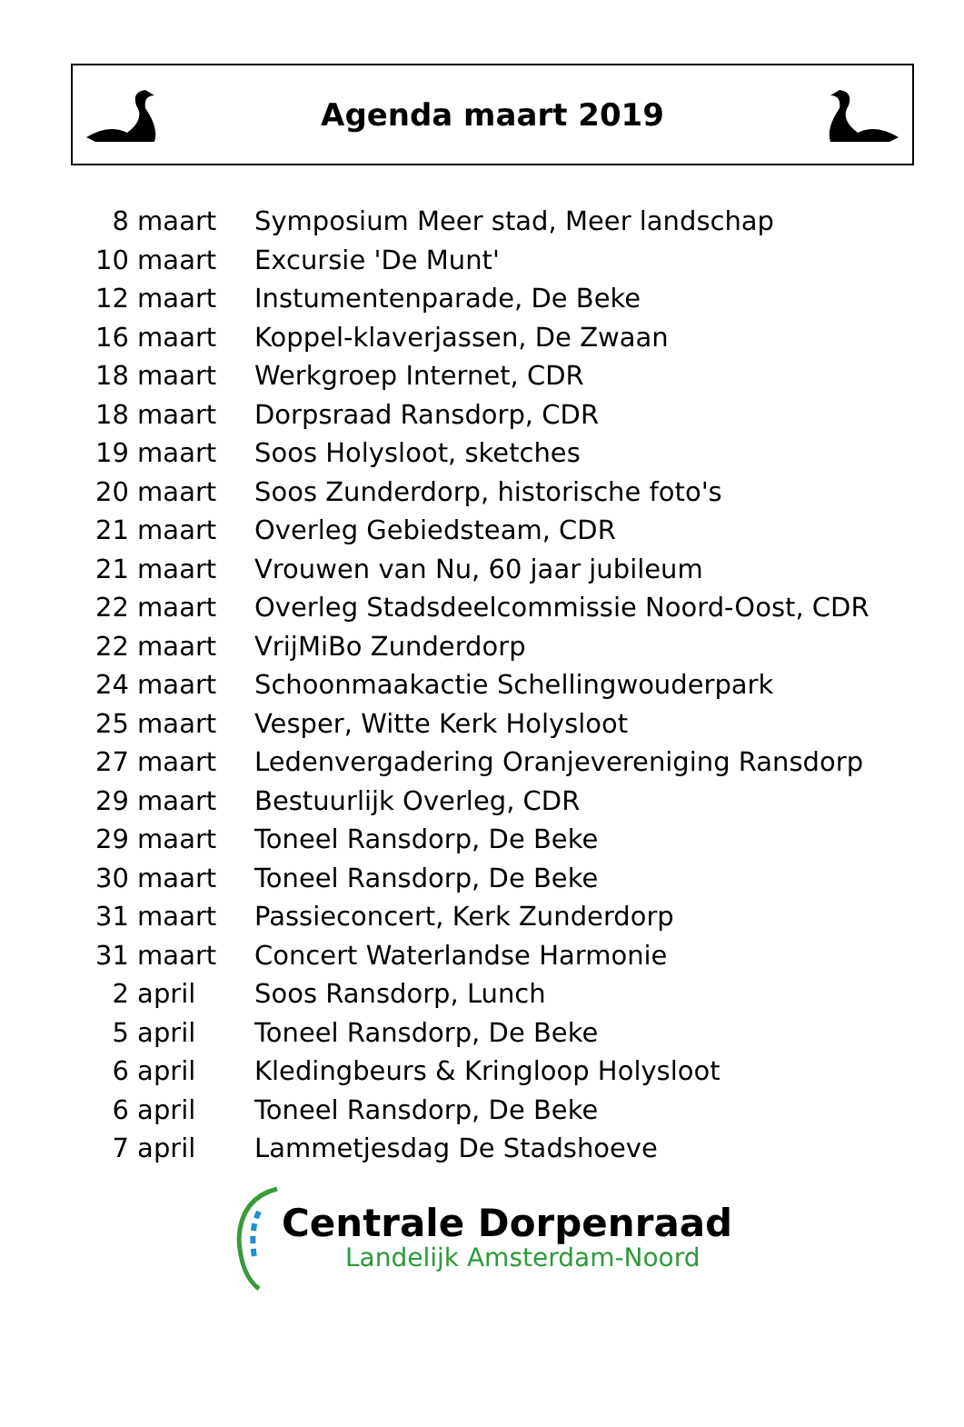Agenda maart 2019
| 8 maart | Symposium Meer stad, Meer landschap |
| 10 maart | Excursie 'De Munt' |
| 12 maart | Instumentenparade, De Beke |
| 16 maart | Koppel-klaverjassen, De Zwaan |
| 18 maart | Werkgroep Internet, CDR |
| 18 maart | Dorpsraad Ransdorp, CDR |
| 19 maart | Soos Holysloot, sketches |
| 20 maart | Soos Zunderdorp, historische foto's |
| 21 maart | Overleg Gebiedsteam, CDR |
| 21 maart | Vrouwen van Nu, 60 jaar jubileum |
| 22 maart | Overleg Stadsdeelcommissie Noord-Oost, CDR |
| 22 maart | VrijMiBo Zunderdorp |
| 24 maart | Schoonmaakactie Schellingwouderpark |
| 25 maart | Vesper, Witte Kerk Holysloot |
| 27 maart | Ledenvergadering Oranjevereniging Ransdorp |
| 29 maart | Bestuurlijk Overleg, CDR |
| 29 maart | Toneel Ransdorp, De Beke |
| 30 maart | Toneel Ransdorp, De Beke |
| 31 maart | Passieconcert, Kerk Zunderdorp |
| 31 maart | Concert Waterlandse Harmonie |
| 2 april | Soos Ransdorp, Lunch |
| 5 april | Toneel Ransdorp, De Beke |
| 6 april | Kledingbeurs & Kringloop Holysloot |
| 6 april | Toneel Ransdorp, De Beke |
| 7 april | Lammetjesdag De Stadshoeve |
Centrale Dorpenraad
Landelijk Amsterdam-Noord